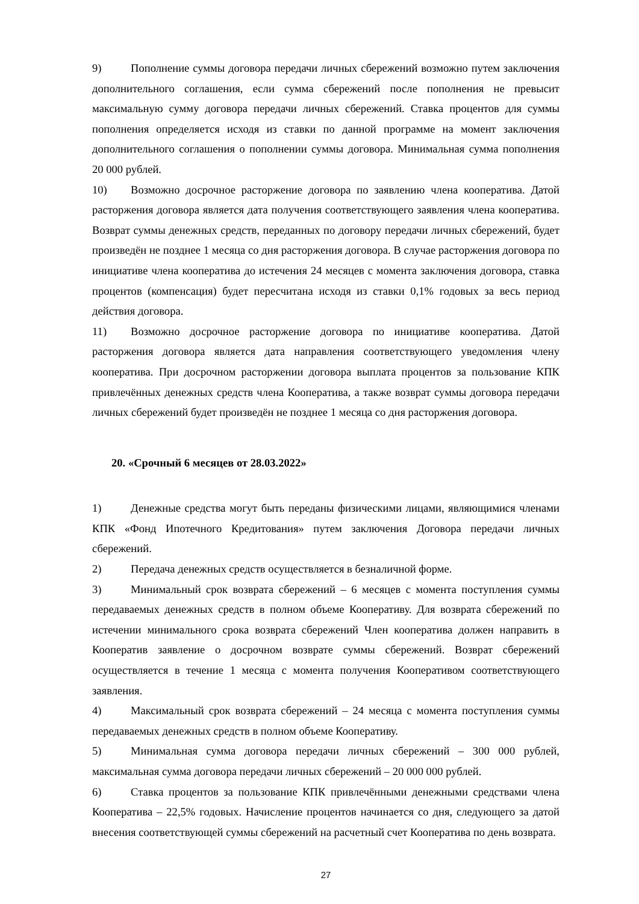9) Пополнение суммы договора передачи личных сбережений возможно путем заключения дополнительного соглашения, если сумма сбережений после пополнения не превысит максимальную сумму договора передачи личных сбережений. Ставка процентов для суммы пополнения определяется исходя из ставки по данной программе на момент заключения дополнительного соглашения о пополнении суммы договора. Минимальная сумма пополнения 20 000 рублей.
10) Возможно досрочное расторжение договора по заявлению члена кооператива. Датой расторжения договора является дата получения соответствующего заявления члена кооператива. Возврат суммы денежных средств, переданных по договору передачи личных сбережений, будет произведён не позднее 1 месяца со дня расторжения договора. В случае расторжения договора по инициативе члена кооператива до истечения 24 месяцев с момента заключения договора, ставка процентов (компенсация) будет пересчитана исходя из ставки 0,1% годовых за весь период действия договора.
11) Возможно досрочное расторжение договора по инициативе кооператива. Датой расторжения договора является дата направления соответствующего уведомления члену кооператива. При досрочном расторжении договора выплата процентов за пользование КПК привлечённых денежных средств члена Кооператива, а также возврат суммы договора передачи личных сбережений будет произведён не позднее 1 месяца со дня расторжения договора.
20. «Срочный 6 месяцев от 28.03.2022»
1) Денежные средства могут быть переданы физическими лицами, являющимися членами КПК «Фонд Ипотечного Кредитования» путем заключения Договора передачи личных сбережений.
2) Передача денежных средств осуществляется в безналичной форме.
3) Минимальный срок возврата сбережений – 6 месяцев с момента поступления суммы передаваемых денежных средств в полном объеме Кооперативу. Для возврата сбережений по истечении минимального срока возврата сбережений Член кооператива должен направить в Кооператив заявление о досрочном возврате суммы сбережений. Возврат сбережений осуществляется в течение 1 месяца с момента получения Кооперативом соответствующего заявления.
4) Максимальный срок возврата сбережений – 24 месяца с момента поступления суммы передаваемых денежных средств в полном объеме Кооперативу.
5) Минимальная сумма договора передачи личных сбережений – 300 000 рублей, максимальная сумма договора передачи личных сбережений – 20 000 000 рублей.
6) Ставка процентов за пользование КПК привлечёнными денежными средствами члена Кооператива – 22,5% годовых. Начисление процентов начинается со дня, следующего за датой внесения соответствующей суммы сбережений на расчетный счет Кооператива по день возврата.
27